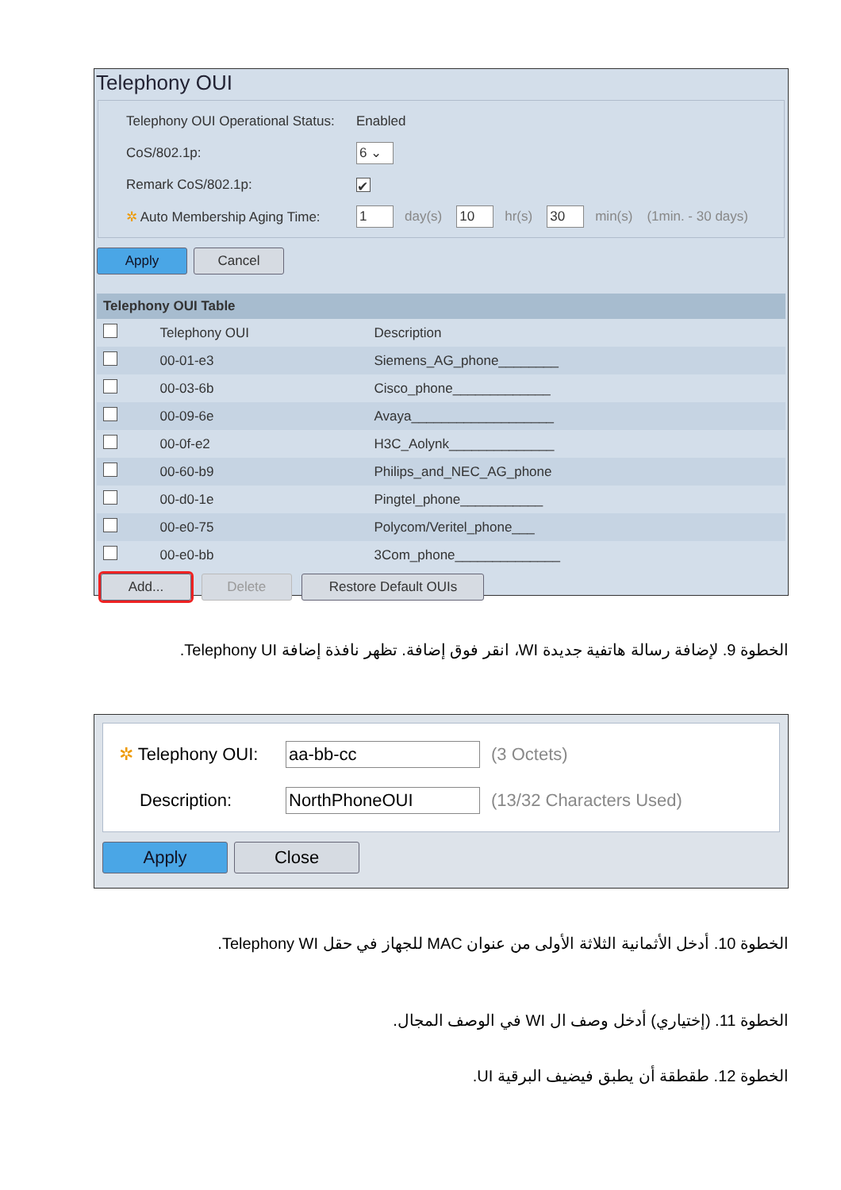Telephony OUI
Telephony OUI Operational Status: Enabled
CoS/802.1p: 6 ⌄
Remark CoS/802.1p: ✔
✲ Auto Membership Aging Time: 1 day(s) 10 hr(s) 30 min(s) (1min. - 30 days)
Apply Cancel
| Telephony OUI Table | | |
| --- | --- | --- |
| | Telephony OUI | Description |
| | 00-01-e3 | Siemens_AG_phone________ |
| | 00-03-6b | Cisco_phone_____________ |
| | 00-09-6e | Avaya___________________ |
| | 00-0f-e2 | H3C_Aolynk______________ |
| | 00-60-b9 | Philips_and_NEC_AG_phone |
| | 00-d0-1e | Pingtel_phone___________ |
| | 00-e0-75 | Polycom/Veritel_phone___ |
| | 00-e0-bb | 3Com_phone______________ |
Add... Delete Restore Default OUIs
الخطوة 9. لإضافة رسالة هاتفية جديدة WI، انقر فوق إضافة. تظهر نافذة إضافة Telephony UI.
✲ Telephony OUI: aa-bb-cc (3 Octets)
Description: NorthPhoneOUI (13/32 Characters Used)
Apply Close
الخطوة 10. أدخل الأثمانية الثلاثة الأولى من عنوان MAC للجهاز في حقل Telephony WI.
الخطوة 11. (إختياري) أدخل وصف ال WI في الوصف المجال.
الخطوة 12. طقطقة أن يطبق فيضيف البرقية UI.